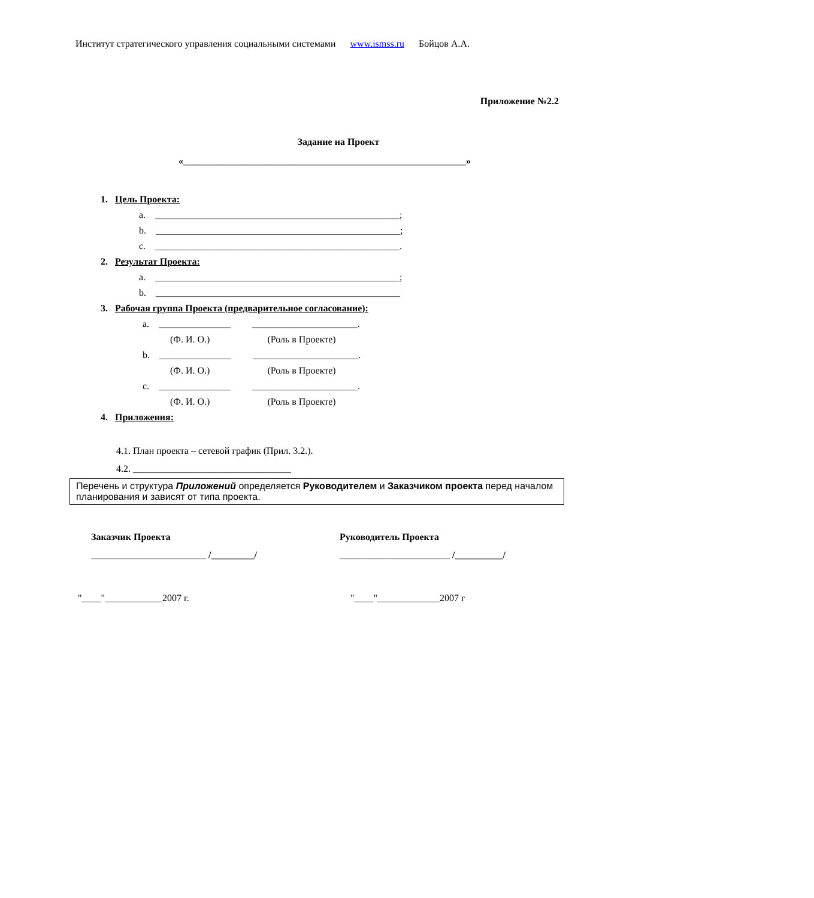Институт стратегического управления социальными системами www.ismss.ru Бойцов А.А.
Приложение №2.2
Задание на Проект
«___________________________________________________________»
1. Цель Проекта:
a. ___________________________________________________;
b. ___________________________________________________;
c. ___________________________________________________.
2. Результат Проекта:
a. ___________________________________________________;
b. ___________________________________________________
3. Рабочая группа Проекта (предварительное согласование):
a. _______________ ______________________.
(Ф. И. О.) (Роль в Проекте)
b. _______________ ______________________.
(Ф. И. О.) (Роль в Проекте)
c. _______________ ______________________.
(Ф. И. О.) (Роль в Проекте)
4. Приложения:
4.1. План проекта – сетевой график (Прил. 3.2.).
4.2. _________________________________
Перечень и структура Приложений определяется Руководителем и Заказчиком проекта перед началом планирования и зависят от типа проекта.
Заказчик Проекта
________________________ /_________/
Руководитель Проекта
_______________________ /__________/
"____"____________2007 г. "____"_____________2007 г